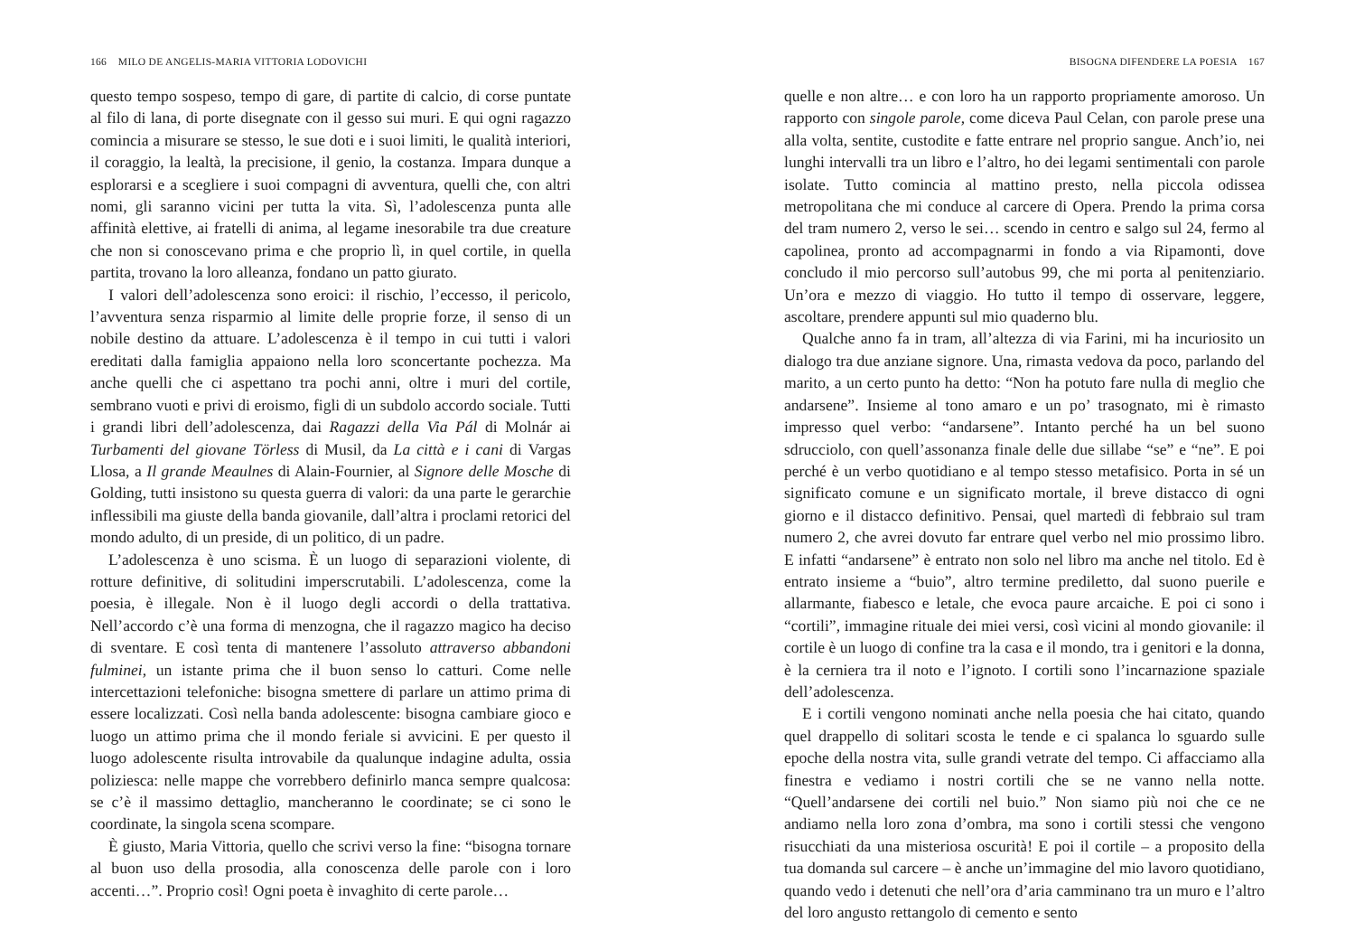166 MILO DE ANGELIS-MARIA VITTORIA LODOVICHI
questo tempo sospeso, tempo di gare, di partite di calcio, di corse puntate al filo di lana, di porte disegnate con il gesso sui muri. E qui ogni ragazzo comincia a misurare se stesso, le sue doti e i suoi limiti, le qualità interiori, il coraggio, la lealtà, la precisione, il genio, la costanza. Impara dunque a esplorarsi e a scegliere i suoi compagni di avventura, quelli che, con altri nomi, gli saranno vicini per tutta la vita. Sì, l’adolescenza punta alle affinità elettive, ai fratelli di anima, al legame inesorabile tra due creature che non si conoscevano prima e che proprio lì, in quel cortile, in quella partita, trovano la loro alleanza, fondano un patto giurato.
I valori dell’adolescenza sono eroici: il rischio, l’eccesso, il pericolo, l’avventura senza risparmio al limite delle proprie forze, il senso di un nobile destino da attuare. L’adolescenza è il tempo in cui tutti i valori ereditati dalla famiglia appaiono nella loro sconcertante pochezza. Ma anche quelli che ci aspettano tra pochi anni, oltre i muri del cortile, sembrano vuoti e privi di eroismo, figli di un subdolo accordo sociale. Tutti i grandi libri dell’adolescenza, dai Ragazzi della Via Pál di Molnár ai Turbamenti del giovane Törless di Musil, da La città e i cani di Vargas Llosa, a Il grande Meaulnes di Alain-Fournier, al Signore delle Mosche di Golding, tutti insistono su questa guerra di valori: da una parte le gerarchie inflessibili ma giuste della banda giovanile, dall’altra i proclami retorici del mondo adulto, di un preside, di un politico, di un padre.
L’adolescenza è uno scisma. È un luogo di separazioni violente, di rotture definitive, di solitudini imperscrutabili. L’adolescenza, come la poesia, è illegale. Non è il luogo degli accordi o della trattativa. Nell’accordo c’è una forma di menzogna, che il ragazzo magico ha deciso di sventare. E così tenta di mantenere l’assoluto attraverso abbandoni fulminei, un istante prima che il buon senso lo catturi. Come nelle intercettazioni telefoniche: bisogna smettere di parlare un attimo prima di essere localizzati. Così nella banda adolescente: bisogna cambiare gioco e luogo un attimo prima che il mondo feriale si avvicini. E per questo il luogo adolescente risulta introvabile da qualunque indagine adulta, ossia poliziesca: nelle mappe che vorrebbero definirlo manca sempre qualcosa: se c’è il massimo dettaglio, mancheranno le coordinate; se ci sono le coordinate, la singola scena scompare.
È giusto, Maria Vittoria, quello che scrivi verso la fine: “bisogna tornare al buon uso della prosodia, alla conoscenza delle parole con i loro accenti…”. Proprio così! Ogni poeta è invaghito di certe parole…
BISOGNA DIFENDERE LA POESIA 167
quelle e non altre… e con loro ha un rapporto propriamente amoroso. Un rapporto con singole parole, come diceva Paul Celan, con parole prese una alla volta, sentite, custodite e fatte entrare nel proprio sangue. Anch’io, nei lunghi intervalli tra un libro e l’altro, ho dei legami sentimentali con parole isolate. Tutto comincia al mattino presto, nella piccola odissea metropolitana che mi conduce al carcere di Opera. Prendo la prima corsa del tram numero 2, verso le sei… scendo in centro e salgo sul 24, fermo al capolinea, pronto ad accompagnarmi in fondo a via Ripamonti, dove concludo il mio percorso sull’autobus 99, che mi porta al penitenziario. Un’ora e mezzo di viaggio. Ho tutto il tempo di osservare, leggere, ascoltare, prendere appunti sul mio quaderno blu.
Qualche anno fa in tram, all’altezza di via Farini, mi ha incuriosito un dialogo tra due anziane signore. Una, rimasta vedova da poco, parlando del marito, a un certo punto ha detto: “Non ha potuto fare nulla di meglio che andarsene”. Insieme al tono amaro e un po’ trasognato, mi è rimasto impresso quel verbo: “andarsene”. Intanto perché ha un bel suono sdrucciolo, con quell’assonanza finale delle due sillabe “se” e “ne”. E poi perché è un verbo quotidiano e al tempo stesso metafisico. Porta in sé un significato comune e un significato mortale, il breve distacco di ogni giorno e il distacco definitivo. Pensai, quel martedì di febbraio sul tram numero 2, che avrei dovuto far entrare quel verbo nel mio prossimo libro. E infatti “andarsene” è entrato non solo nel libro ma anche nel titolo. Ed è entrato insieme a “buio”, altro termine prediletto, dal suono puerile e allarmante, fiabesco e letale, che evoca paure arcaiche. E poi ci sono i “cortili”, immagine rituale dei miei versi, così vicini al mondo giovanile: il cortile è un luogo di confine tra la casa e il mondo, tra i genitori e la donna, è la cerniera tra il noto e l’ignoto. I cortili sono l’incarnazione spaziale dell’adolescenza.
E i cortili vengono nominati anche nella poesia che hai citato, quando quel drappello di solitari scosta le tende e ci spalanca lo sguardo sulle epoche della nostra vita, sulle grandi vetrate del tempo. Ci affacciamo alla finestra e vediamo i nostri cortili che se ne vanno nella notte. “Quell’andarsene dei cortili nel buio.” Non siamo più noi che ce ne andiamo nella loro zona d’ombra, ma sono i cortili stessi che vengono risucchiati da una misteriosa oscurità! E poi il cortile – a proposito della tua domanda sul carcere – è anche un’immagine del mio lavoro quotidiano, quando vedo i detenuti che nell’ora d’aria camminano tra un muro e l’altro del loro angusto rettangolo di cemento e sento